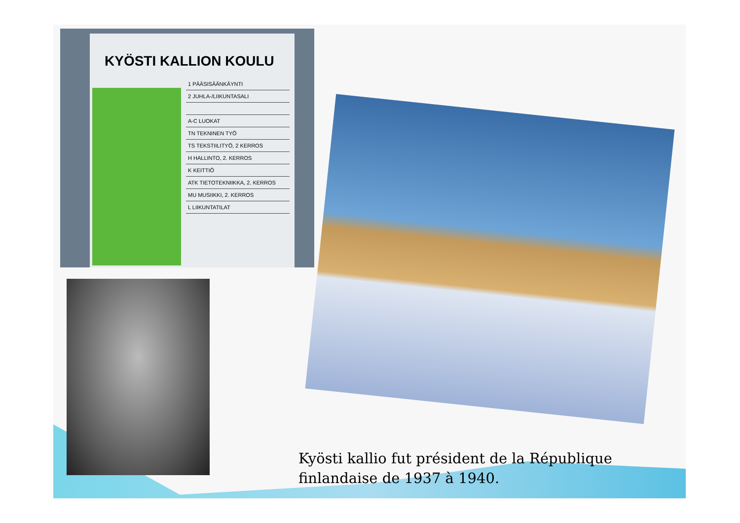KYÖSTI KALLION KOULU
1 PÄÄSISÄÄNKÄYNTI
2 JUHLA-/LIIKUNTASALI
A-C LUOKAT
TN TEKNINEN TYÖ
TS TEKSTIILITYÖ, 2 KERROS
H HALLINTO, 2. KERROS
K KEITTIÖ
ATK TIETOTEKNIIKKA, 2. KERROS
MU MUSIIKKI, 2. KERROS
L LIIKUNTATILAT
Kyösti kallio fut président de la République finlandaise de 1937 à 1940.